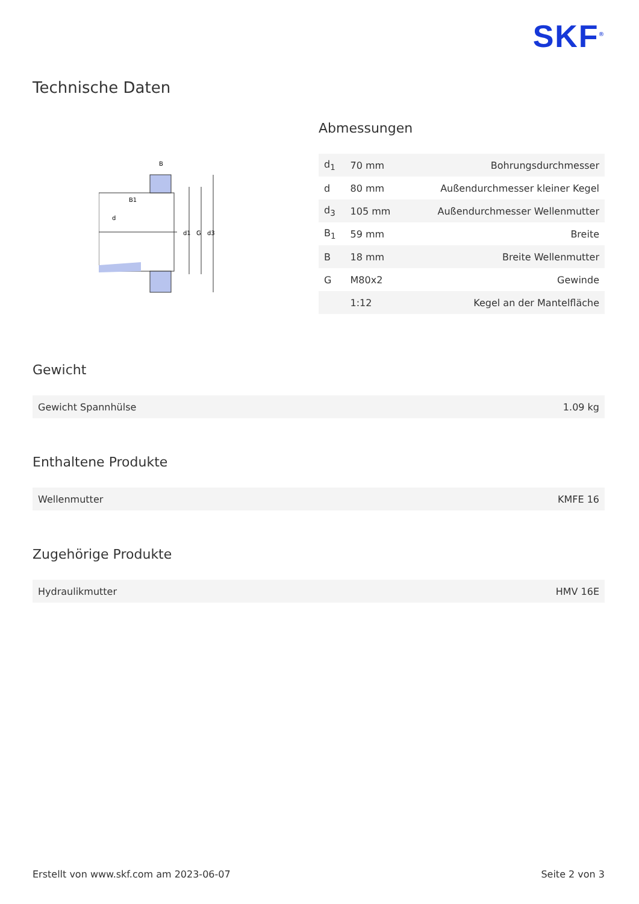SKF<sup>®</sup>
Technische Daten
B
B1
d
d1
G
d3
Abmessungen
| d<sub>1</sub> | 70 mm | Bohrungsdurchmesser |
| d | 80 mm | Außendurchmesser kleiner Kegel |
| d<sub>3</sub> | 105 mm | Außendurchmesser Wellenmutter |
| B<sub>1</sub> | 59 mm | Breite |
| B | 18 mm | Breite Wellenmutter |
| G | M80x2 | Gewinde |
| | 1:12 | Kegel an der Mantelfläche |
Gewicht
| Gewicht Spannhülse | 1.09 kg |
Enthaltene Produkte
| Wellenmutter | KMFE 16 |
Zugehörige Produkte
| Hydraulikmutter | HMV 16E |
Erstellt von www.skf.com am 2023-06-07 Seite 2 von 3